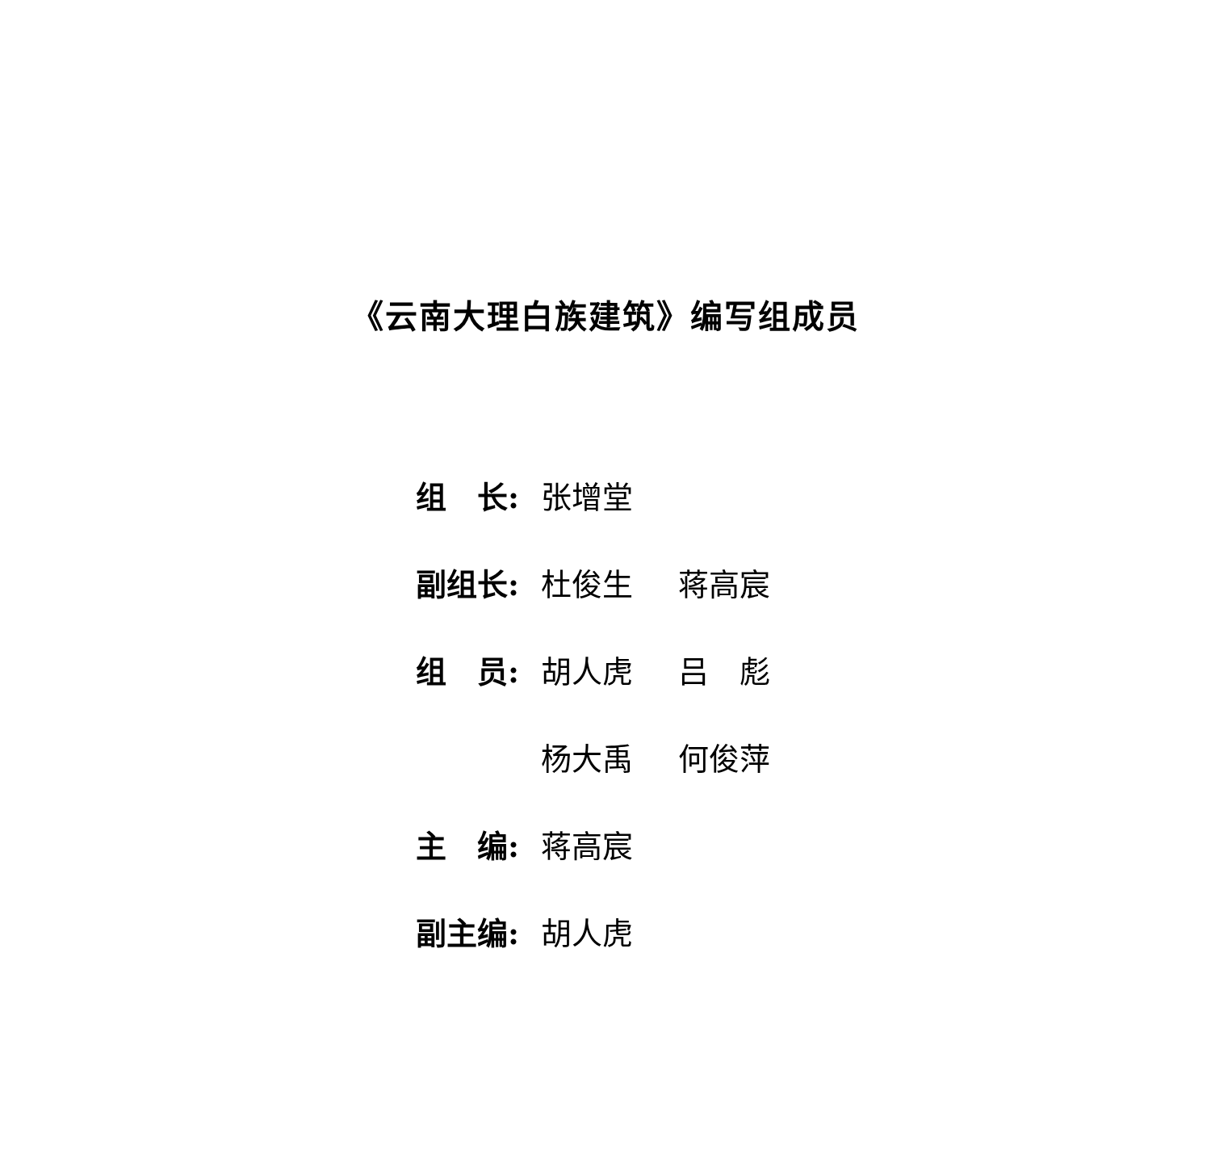《云南大理白族建筑》编写组成员
| 组 长: | 张增堂 | |
| 副组长: | 杜俊生 | 蒋高宸 |
| 组 员: | 胡人虎 | 吕 彪 |
| | 杨大禹 | 何俊萍 |
| 主 编: | 蒋高宸 | |
| 副主编: | 胡人虎 | |